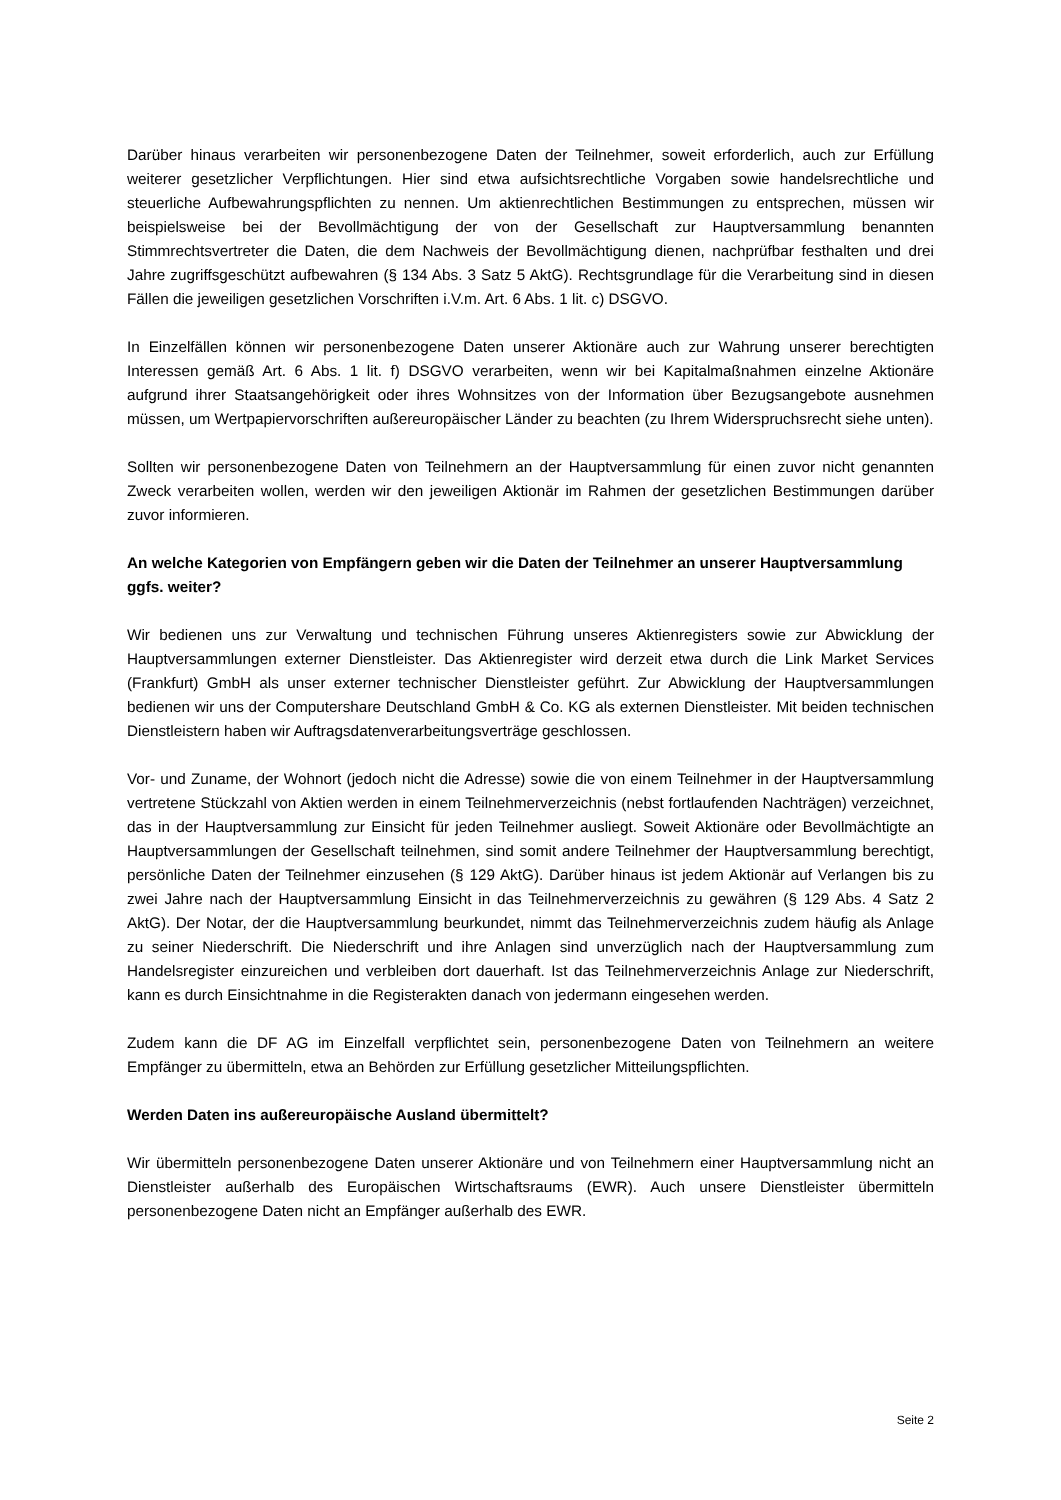Darüber hinaus verarbeiten wir personenbezogene Daten der Teilnehmer, soweit erforderlich, auch zur Erfüllung weiterer gesetzlicher Verpflichtungen. Hier sind etwa aufsichtsrechtliche Vorgaben sowie handelsrechtliche und steuerliche Aufbewahrungspflichten zu nennen. Um aktienrechtlichen Bestimmungen zu entsprechen, müssen wir beispielsweise bei der Bevollmächtigung der von der Gesellschaft zur Hauptversammlung benannten Stimmrechtsvertreter die Daten, die dem Nachweis der Bevollmächtigung dienen, nachprüfbar festhalten und drei Jahre zugriffsgeschützt aufbewahren (§ 134 Abs. 3 Satz 5 AktG). Rechtsgrundlage für die Verarbeitung sind in diesen Fällen die jeweiligen gesetzlichen Vorschriften i.V.m. Art. 6 Abs. 1 lit. c) DSGVO.
In Einzelfällen können wir personenbezogene Daten unserer Aktionäre auch zur Wahrung unserer berechtigten Interessen gemäß Art. 6 Abs. 1 lit. f) DSGVO verarbeiten, wenn wir bei Kapitalmaßnahmen einzelne Aktionäre aufgrund ihrer Staatsangehörigkeit oder ihres Wohnsitzes von der Information über Bezugsangebote ausnehmen müssen, um Wertpapiervorschriften außereuropäischer Länder zu beachten (zu Ihrem Widerspruchsrecht siehe unten).
Sollten wir personenbezogene Daten von Teilnehmern an der Hauptversammlung für einen zuvor nicht genannten Zweck verarbeiten wollen, werden wir den jeweiligen Aktionär im Rahmen der gesetzlichen Bestimmungen darüber zuvor informieren.
An welche Kategorien von Empfängern geben wir die Daten der Teilnehmer an unserer Hauptversammlung ggfs. weiter?
Wir bedienen uns zur Verwaltung und technischen Führung unseres Aktienregisters sowie zur Abwicklung der Hauptversammlungen externer Dienstleister. Das Aktienregister wird derzeit etwa durch die Link Market Services (Frankfurt) GmbH als unser externer technischer Dienstleister geführt. Zur Abwicklung der Hauptversammlungen bedienen wir uns der Computershare Deutschland GmbH & Co. KG als externen Dienstleister. Mit beiden technischen Dienstleistern haben wir Auftragsdatenverarbeitungsverträge geschlossen.
Vor- und Zuname, der Wohnort (jedoch nicht die Adresse) sowie die von einem Teilnehmer in der Hauptversammlung vertretene Stückzahl von Aktien werden in einem Teilnehmerverzeichnis (nebst fortlaufenden Nachträgen) verzeichnet, das in der Hauptversammlung zur Einsicht für jeden Teilnehmer ausliegt. Soweit Aktionäre oder Bevollmächtigte an Hauptversammlungen der Gesellschaft teilnehmen, sind somit andere Teilnehmer der Hauptversammlung berechtigt, persönliche Daten der Teilnehmer einzusehen (§ 129 AktG). Darüber hinaus ist jedem Aktionär auf Verlangen bis zu zwei Jahre nach der Hauptversammlung Einsicht in das Teilnehmerverzeichnis zu gewähren (§ 129 Abs. 4 Satz 2 AktG). Der Notar, der die Hauptversammlung beurkundet, nimmt das Teilnehmerverzeichnis zudem häufig als Anlage zu seiner Niederschrift. Die Niederschrift und ihre Anlagen sind unverzüglich nach der Hauptversammlung zum Handelsregister einzureichen und verbleiben dort dauerhaft. Ist das Teilnehmerverzeichnis Anlage zur Niederschrift, kann es durch Einsichtnahme in die Registerakten danach von jedermann eingesehen werden.
Zudem kann die DF AG im Einzelfall verpflichtet sein, personenbezogene Daten von Teilnehmern an weitere Empfänger zu übermitteln, etwa an Behörden zur Erfüllung gesetzlicher Mitteilungspflichten.
Werden Daten ins außereuropäische Ausland übermittelt?
Wir übermitteln personenbezogene Daten unserer Aktionäre und von Teilnehmern einer Hauptversammlung nicht an Dienstleister außerhalb des Europäischen Wirtschaftsraums (EWR). Auch unsere Dienstleister übermitteln personenbezogene Daten nicht an Empfänger außerhalb des EWR.
Seite 2